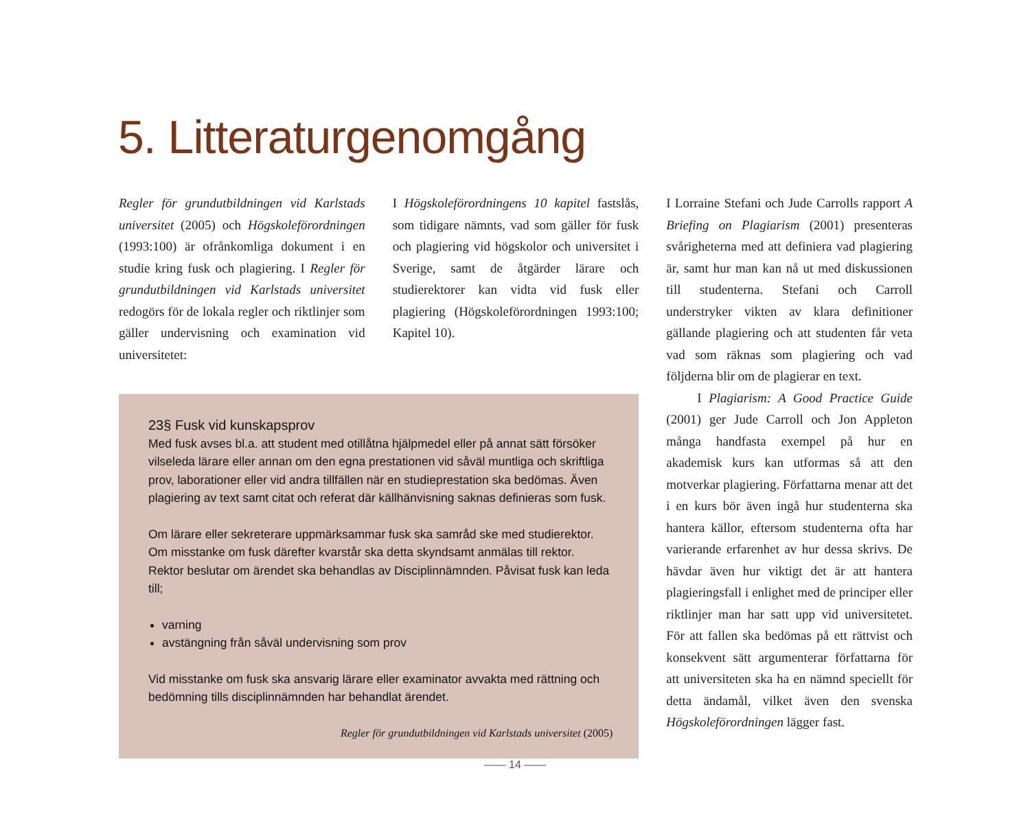5. Litteraturgenomgång
Regler för grundutbildningen vid Karlstads universitet (2005) och Högskoleförordningen (1993:100) är ofrånkomliga dokument i en studie kring fusk och plagiering. I Regler för grundutbildningen vid Karlstads universitet redogörs för de lokala regler och riktlinjer som gäller undervisning och examination vid universitetet:
I Högskoleförordningens 10 kapitel fastslås, som tidigare nämnts, vad som gäller för fusk och plagiering vid högskolor och universitet i Sverige, samt de åtgärder lärare och studierektorer kan vidta vid fusk eller plagiering (Högskoleförordningen 1993:100; Kapitel 10).
I Lorraine Stefani och Jude Carrolls rapport A Briefing on Plagiarism (2001) presenteras svårigheterna med att definiera vad plagiering är, samt hur man kan nå ut med diskussionen till studenterna. Stefani och Carroll understryker vikten av klara definitioner gällande plagiering och att studenten får veta vad som räknas som plagiering och vad följderna blir om de plagierar en text.
I Plagiarism: A Good Practice Guide (2001) ger Jude Carroll och Jon Appleton många handfasta exempel på hur en akademisk kurs kan utformas så att den motverkar plagiering. Författarna menar att det i en kurs bör även ingå hur studenterna ska hantera källor, eftersom studenterna ofta har varierande erfarenhet av hur dessa skrivs. De hävdar även hur viktigt det är att hantera plagieringsfall i enlighet med de principer eller riktlinjer man har satt upp vid universitetet. För att fallen ska bedömas på ett rättvist och konsekvent sätt argumenterar författarna för att universiteten ska ha en nämnd speciellt för detta ändamål, vilket även den svenska Högskoleförordningen lägger fast.
23§ Fusk vid kunskapsprov
Med fusk avses bl.a. att student med otillåtna hjälpmedel eller på annat sätt försöker vilseleda lärare eller annan om den egna prestationen vid såväl muntliga och skriftliga prov, laborationer eller vid andra tillfällen när en studieprestation ska bedömas. Även plagiering av text samt citat och referat där källhänvisning saknas definieras som fusk.
Om lärare eller sekreterare uppmärksammar fusk ska samråd ske med studierektor. Om misstanke om fusk därefter kvarstår ska detta skyndsamt anmälas till rektor. Rektor beslutar om ärendet ska behandlas av Disciplinnämnden. Påvisat fusk kan leda till;
varning
avstängning från såväl undervisning som prov
Vid misstanke om fusk ska ansvarig lärare eller examinator avvakta med rättning och bedömning tills disciplinnämnden har behandlat ärendet.
Regler för grundutbildningen vid Karlstads universitet (2005)
—— 14 ——